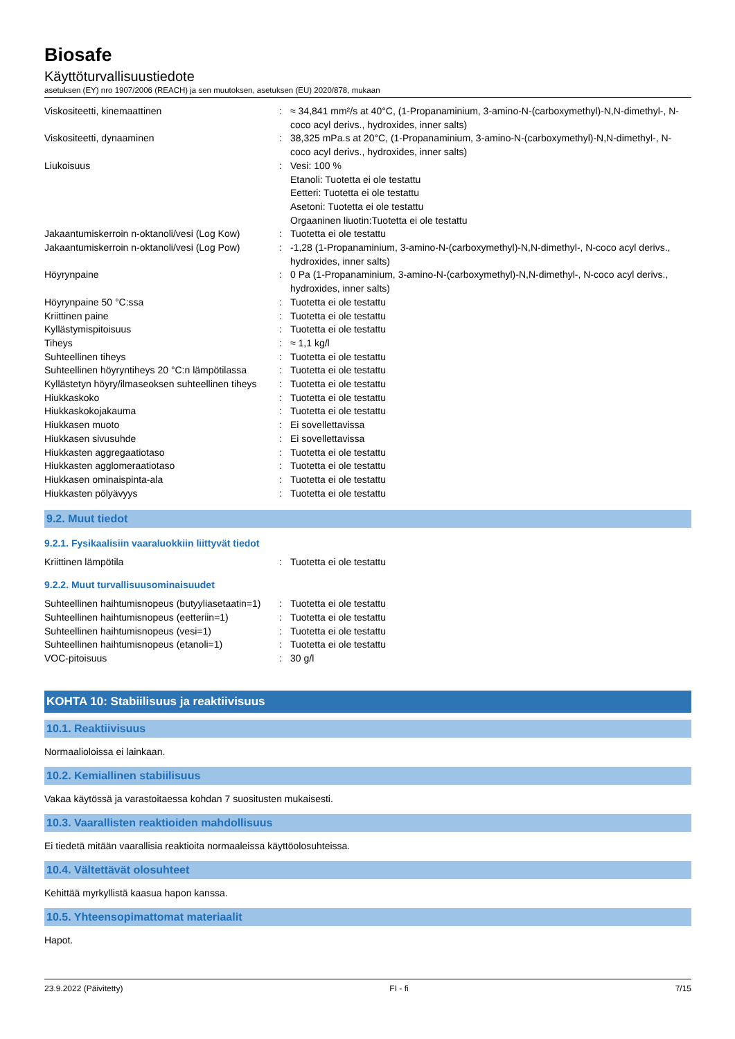Biosafe
Käyttöturvallisuustiedote
asetuksen (EY) nro 1907/2006 (REACH) ja sen muutoksen, asetuksen (EU) 2020/878, mukaan
| Viskositeetti, kinemaattinen | : | ≈ 34,841 mm²/s at 40°C, (1-Propanaminium, 3-amino-N-(carboxymethyl)-N,N-dimethyl-, N-coco acyl derivs., hydroxides, inner salts) |
| Viskositeetti, dynaaminen | : | 38,325 mPa.s at 20°C, (1-Propanaminium, 3-amino-N-(carboxymethyl)-N,N-dimethyl-, N-coco acyl derivs., hydroxides, inner salts) |
| Liukoisuus | : | Vesi: 100 % Etanoli: Tuotetta ei ole testattu Eetteri: Tuotetta ei ole testattu Asetoni: Tuotetta ei ole testattu Orgaaninen liuotin:Tuotetta ei ole testattu |
| Jakaantumiskerroin n-oktanoli/vesi (Log Kow) | : | Tuotetta ei ole testattu |
| Jakaantumiskerroin n-oktanoli/vesi (Log Pow) | : | -1,28 (1-Propanaminium, 3-amino-N-(carboxymethyl)-N,N-dimethyl-, N-coco acyl derivs., hydroxides, inner salts) |
| Höyrynpaine | : | 0 Pa (1-Propanaminium, 3-amino-N-(carboxymethyl)-N,N-dimethyl-, N-coco acyl derivs., hydroxides, inner salts) |
| Höyrynpaine 50 °C:ssa | : | Tuotetta ei ole testattu |
| Kriittinen paine | : | Tuotetta ei ole testattu |
| Kyllästymispitoisuus | : | Tuotetta ei ole testattu |
| Tiheys | : | ≈ 1,1 kg/l |
| Suhteellinen tiheys | : | Tuotetta ei ole testattu |
| Suhteellinen höyryntiheys 20 °C:n lämpötilassa | : | Tuotetta ei ole testattu |
| Kyllästetyn höyry/ilmaseoksen suhteellinen tiheys | : | Tuotetta ei ole testattu |
| Hiukkaskoko | : | Tuotetta ei ole testattu |
| Hiukkaskokojakauma | : | Tuotetta ei ole testattu |
| Hiukkasen muoto | : | Ei sovellettavissa |
| Hiukkasen sivusuhde | : | Ei sovellettavissa |
| Hiukkasten aggregaatiotaso | : | Tuotetta ei ole testattu |
| Hiukkasten agglomeraatiotaso | : | Tuotetta ei ole testattu |
| Hiukkasen ominaispinta-ala | : | Tuotetta ei ole testattu |
| Hiukkasten pölyävyys | : | Tuotetta ei ole testattu |
9.2. Muut tiedot
9.2.1. Fysikaalisiin vaaraluokkiin liittyvät tiedot
| Kriittinen lämpötila | : | Tuotetta ei ole testattu |
9.2.2. Muut turvallisuusominaisuudet
| Suhteellinen haihtumisnopeus (butyyliasetaatin=1) | : | Tuotetta ei ole testattu |
| Suhteellinen haihtumisnopeus (eetteriin=1) | : | Tuotetta ei ole testattu |
| Suhteellinen haihtumisnopeus (vesi=1) | : | Tuotetta ei ole testattu |
| Suhteellinen haihtumisnopeus (etanoli=1) | : | Tuotetta ei ole testattu |
| VOC-pitoisuus | : | 30 g/l |
KOHTA 10: Stabiilisuus ja reaktiivisuus
10.1. Reaktiivisuus
Normaalioloissa ei lainkaan.
10.2. Kemiallinen stabiilisuus
Vakaa käytössä ja varastoitaessa kohdan 7 suositusten mukaisesti.
10.3. Vaarallisten reaktioiden mahdollisuus
Ei tiedetä mitään vaarallisia reaktioita normaaleissa käyttöolosuhteissa.
10.4. Vältettävät olosuhteet
Kehittää myrkyllistä kaasua hapon kanssa.
10.5. Yhteensopimattomat materiaalit
Hapot.
23.9.2022 (Päivitetty) FI - fi 7/15